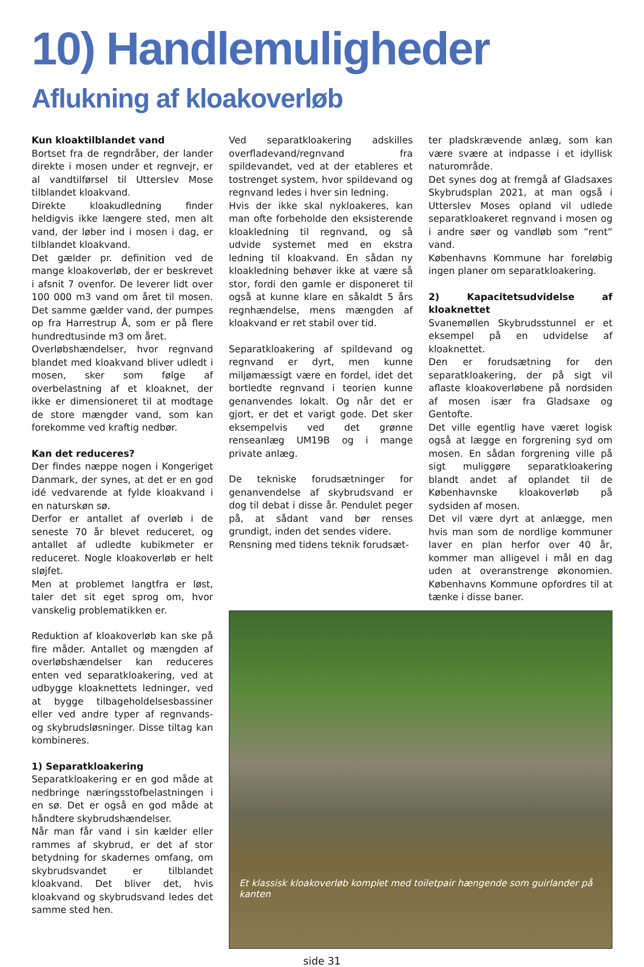10) Handlemuligheder
Aflukning af kloakoverløb
Kun kloaktilblandet vand
Bortset fra de regndråber, der lander direkte i mosen under et regnvejr, er al vandtilførsel til Utterslev Mose tilblandet kloakvand.
Direkte kloakudledning finder heldigvis ikke længere sted, men alt vand, der løber ind i mosen i dag, er tilblandet kloakvand.
Det gælder pr. definition ved de mange kloakoverløb, der er beskrevet i afsnit 7 ovenfor. De leverer lidt over 100 000 m3 vand om året til mosen. Det samme gælder vand, der pumpes op fra Harrestrup Å, som er på flere hundredtusinde m3 om året.
Overløbshændelser, hvor regnvand blandet med kloakvand bliver udledt i mosen, sker som følge af overbelastning af et kloaknet, der ikke er dimensioneret til at modtage de store mængder vand, som kan forekomme ved kraftig nedbør.
Kan det reduceres?
Der findes næppe nogen i Kongeriget Danmark, der synes, at det er en god idé vedvarende at fylde kloakvand i en naturskøn sø.
Derfor er antallet af overløb i de seneste 70 år blevet reduceret, og antallet af udledte kubikmeter er reduceret. Nogle kloakoverløb er helt sløjfet.
Men at problemet langtfra er løst, taler det sit eget sprog om, hvor vanskelig problematikken er.
Reduktion af kloakoverløb kan ske på fire måder. Antallet og mængden af overløbshændelser kan reduceres enten ved separatkloakering, ved at udbygge kloaknettets ledninger, ved at bygge tilbageholdelsesbassiner eller ved andre typer af regnvands- og skybrudsløsninger. Disse tiltag kan kombineres.
1) Separatkloakering
Separatkloakering er en god måde at nedbringe næringsstofbelastningen i en sø. Det er også en god måde at håndtere skybrudshændelser.
Når man får vand i sin kælder eller rammes af skybrud, er det af stor betydning for skadernes omfang, om skybrudsvandet er tilblandet kloakvand. Det bliver det, hvis kloakvand og skybrudsvand ledes det samme sted hen.
Ved separatkloakering adskilles overfladevand/regnvand fra spildevandet, ved at der etableres et tostrenget system, hvor spildevand og regnvand ledes i hver sin ledning.
Hvis der ikke skal nykloakeres, kan man ofte forbeholde den eksisterende kloakledning til regnvand, og så udvide systemet med en ekstra ledning til kloakvand. En sådan ny kloakledning behøver ikke at være så stor, fordi den gamle er disponeret til også at kunne klare en såkaldt 5 års regnhændelse, mens mængden af kloakvand er ret stabil over tid.
Separatkloakering af spildevand og regnvand er dyrt, men kunne miljømæssigt være en fordel, idet det bortledte regnvand i teorien kunne genanvendes lokalt. Og når det er gjort, er det et varigt gode. Det sker eksempelvis ved det grønne renseanlæg UM19B og i mange private anlæg.
De tekniske forudsætninger for genanvendelse af skybrudsvand er dog til debat i disse år. Pendulet peger på, at sådant vand bør renses grundigt, inden det sendes videre.
Rensning med tidens teknik forudsæt-
ter pladskrævende anlæg, som kan være svære at indpasse i et idyllisk naturområde.
Det synes dog at fremgå af Gladsaxes Skybrudsplan 2021, at man også i Utterslev Moses opland vil udlede separatkloakeret regnvand i mosen og i andre søer og vandløb som ”rent” vand.
Københavns Kommune har foreløbig ingen planer om separatkloakering.
2) Kapacitetsudvidelse af kloaknettet
Svanemøllen Skybrudsstunnel er et eksempel på en udvidelse af kloaknettet.
Den er forudsætning for den separatkloakering, der på sigt vil aflaste kloakoverløbene på nordsiden af mosen især fra Gladsaxe og Gentofte.
Det ville egentlig have været logisk også at lægge en forgrening syd om mosen. En sådan forgrening ville på sigt muliggøre separatkloakering blandt andet af oplandet til de Københavnske kloakoverløb på sydsiden af mosen.
Det vil være dyrt at anlægge, men hvis man som de nordlige kommuner laver en plan herfor over 40 år, kommer man alligevel i mål en dag uden at overanstrenge økonomien. Københavns Kommune opfordres til at tænke i disse baner.
Et klassisk kloakoverløb komplet med toiletpair hængende som guirlander på kanten
side 31